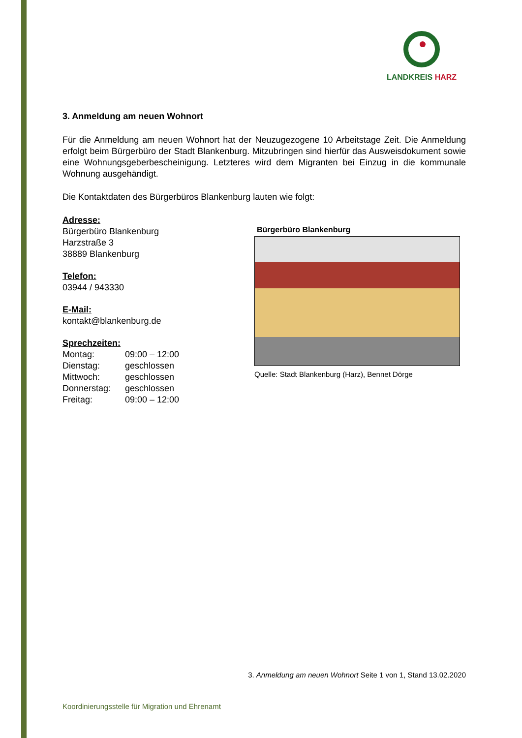LANDKREIS HARZ
3. Anmeldung am neuen Wohnort
Für die Anmeldung am neuen Wohnort hat der Neuzugezogene 10 Arbeitstage Zeit. Die Anmeldung erfolgt beim Bürgerbüro der Stadt Blankenburg. Mitzubringen sind hierfür das Ausweisdokument sowie eine Wohnungsgeberbescheinigung. Letzteres wird dem Migranten bei Einzug in die kommunale Wohnung ausgehändigt.
Die Kontaktdaten des Bürgerbüros Blankenburg lauten wie folgt:
Adresse:
Bürgerbüro Blankenburg
Harzstraße 3
38889 Blankenburg
Telefon:
03944 / 943330
E-Mail:
kontakt@blankenburg.de
Sprechzeiten:
| Montag: | 09:00 – 12:00 |
| Dienstag: | geschlossen |
| Mittwoch: | geschlossen |
| Donnerstag: | geschlossen |
| Freitag: | 09:00 – 12:00 |
Bürgerbüro Blankenburg
Quelle: Stadt Blankenburg (Harz), Bennet Dörge
3. Anmeldung am neuen Wohnort Seite 1 von 1, Stand 13.02.2020
Koordinierungsstelle für Migration und Ehrenamt